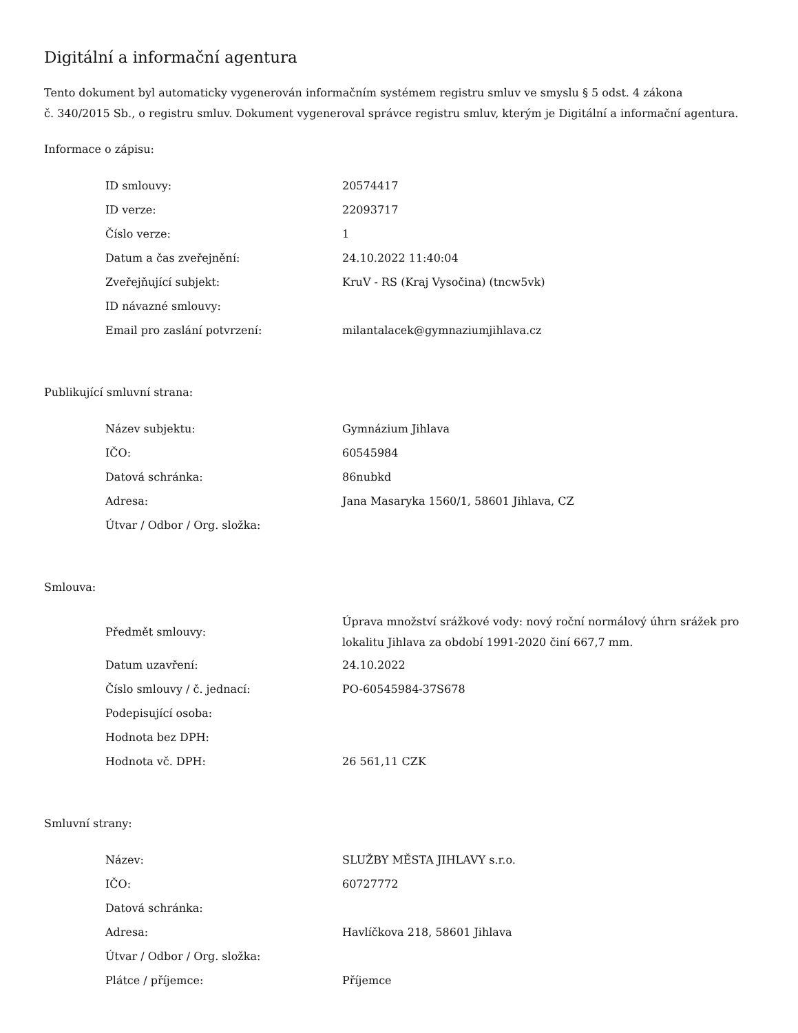Digitální a informační agentura
Tento dokument byl automaticky vygenerován informačním systémem registru smluv ve smyslu § 5 odst. 4 zákona
č. 340/2015 Sb., o registru smluv. Dokument vygeneroval správce registru smluv, kterým je Digitální a informační agentura.
Informace o zápisu:
| ID smlouvy: | 20574417 |
| ID verze: | 22093717 |
| Číslo verze: | 1 |
| Datum a čas zveřejnění: | 24.10.2022 11:40:04 |
| Zveřejňující subjekt: | KruV - RS (Kraj Vysočina) (tncw5vk) |
| ID návazné smlouvy: | |
| Email pro zaslání potvrzení: | milantalacek@gymnaziumjihlava.cz |
Publikující smluvní strana:
| Název subjektu: | Gymnázium Jihlava |
| IČO: | 60545984 |
| Datová schránka: | 86nubkd |
| Adresa: | Jana Masaryka 1560/1, 58601 Jihlava, CZ |
| Útvar / Odbor / Org. složka: | |
Smlouva:
| Předmět smlouvy: | Úprava množství srážkové vody: nový roční normálový úhrn srážek pro lokalitu Jihlava za období 1991-2020 činí 667,7 mm. |
| Datum uzavření: | 24.10.2022 |
| Číslo smlouvy / č. jednací: | PO-60545984-37S678 |
| Podepisující osoba: | |
| Hodnota bez DPH: | |
| Hodnota vč. DPH: | 26 561,11 CZK |
Smluvní strany:
| Název: | SLUŽBY MĚSTA JIHLAVY s.r.o. |
| IČO: | 60727772 |
| Datová schránka: | |
| Adresa: | Havlíčkova 218, 58601 Jihlava |
| Útvar / Odbor / Org. složka: | |
| Plátce / příjemce: | Příjemce |